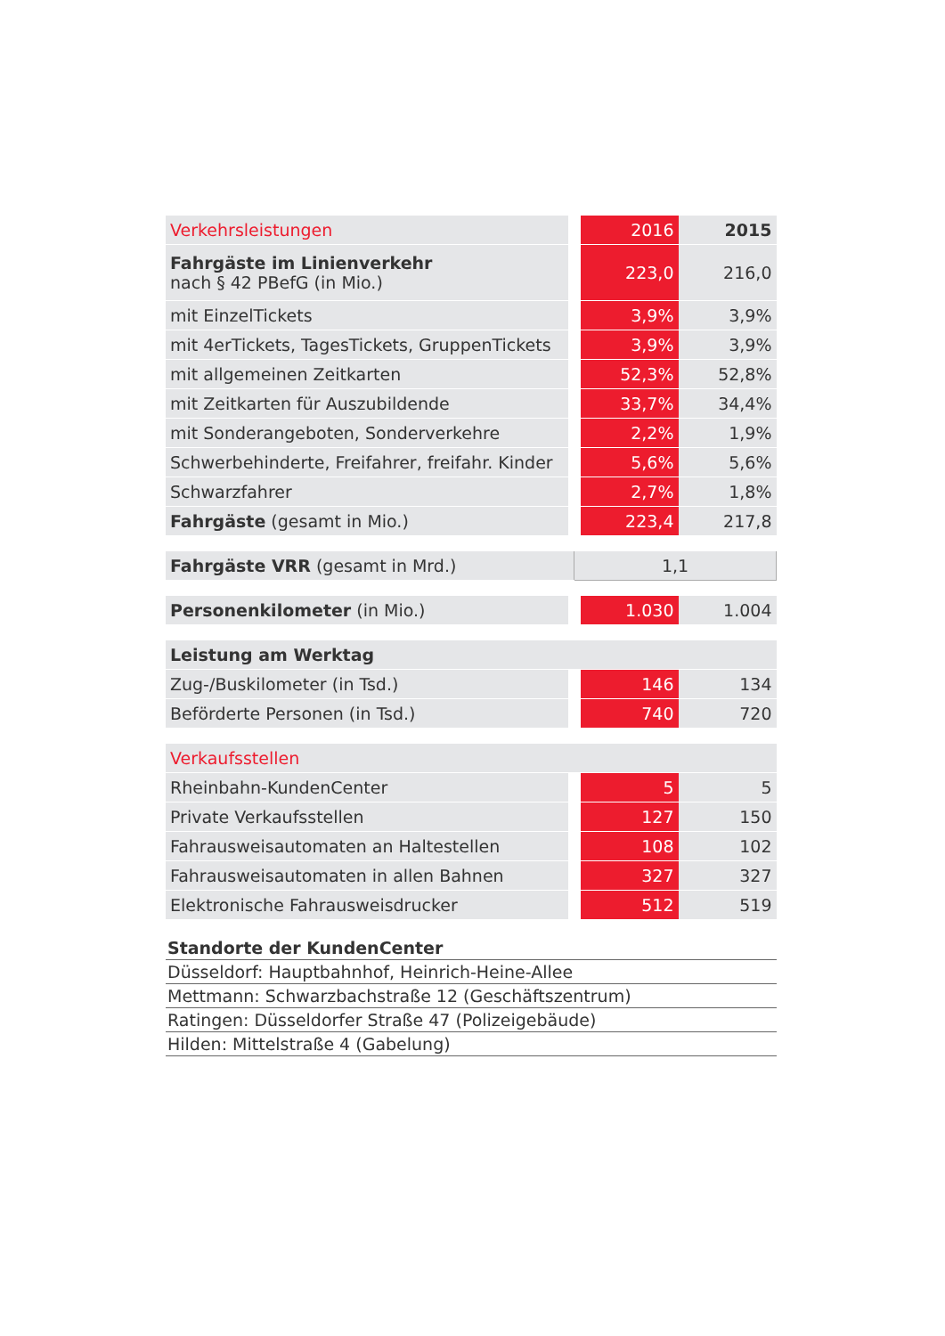| Verkehrsleistungen | 2016 | 2015 |
| Fahrgäste im Linienverkehr nach § 42 PBefG (in Mio.) | 223,0 | 216,0 |
| mit EinzelTickets | 3,9% | 3,9% |
| mit 4erTickets, TagesTickets, GruppenTickets | 3,9% | 3,9% |
| mit allgemeinen Zeitkarten | 52,3% | 52,8% |
| mit Zeitkarten für Auszubildende | 33,7% | 34,4% |
| mit Sonderangeboten, Sonderverkehre | 2,2% | 1,9% |
| Schwerbehinderte, Freifahrer, freifahr. Kinder | 5,6% | 5,6% |
| Schwarzfahrer | 2,7% | 1,8% |
| Fahrgäste (gesamt in Mio.) | 223,4 | 217,8 |
| Fahrgäste VRR (gesamt in Mrd.) | 1,1 | |
| Personenkilometer (in Mio.) | 1.030 | 1.004 |
| Leistung am Werktag | | |
| Zug-/Buskilometer (in Tsd.) | 146 | 134 |
| Beförderte Personen (in Tsd.) | 740 | 720 |
| Verkaufsstellen | | |
| Rheinbahn-KundenCenter | 5 | 5 |
| Private Verkaufsstellen | 127 | 150 |
| Fahrausweisautomaten an Haltestellen | 108 | 102 |
| Fahrausweisautomaten in allen Bahnen | 327 | 327 |
| Elektronische Fahrausweisdrucker | 512 | 519 |
Standorte der KundenCenter
Düsseldorf: Hauptbahnhof, Heinrich-Heine-Allee
Mettmann: Schwarzbachstraße 12 (Geschäftszentrum)
Ratingen: Düsseldorfer Straße 47 (Polizeigebäude)
Hilden: Mittelstraße 4 (Gabelung)